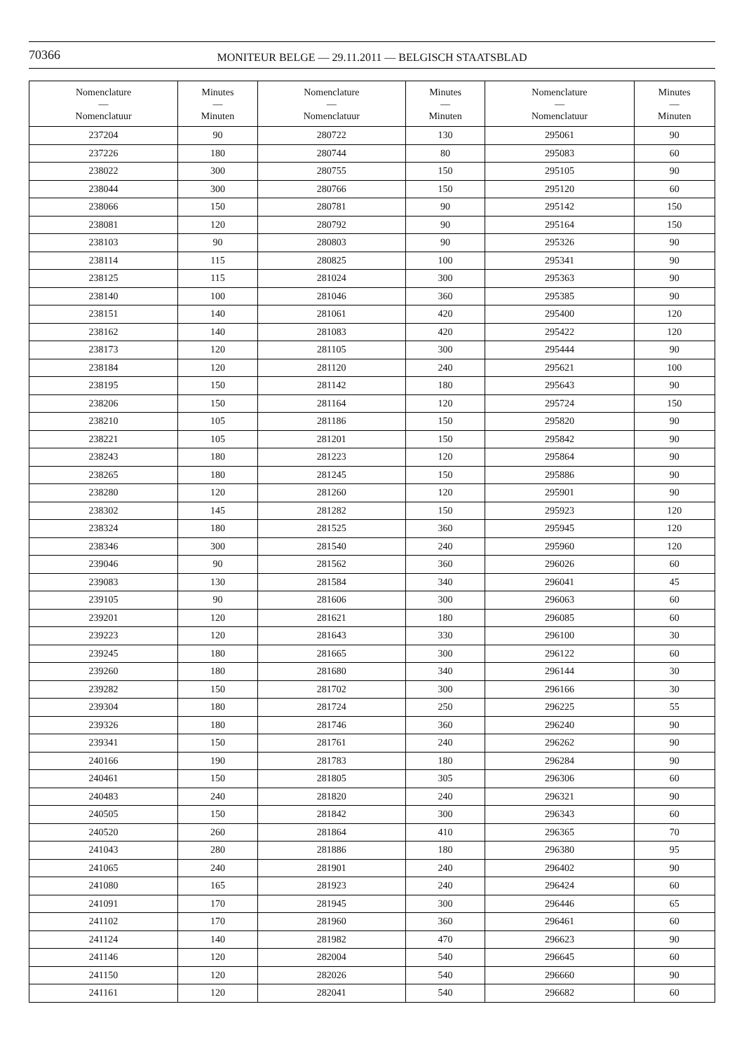70366
MONITEUR BELGE — 29.11.2011 — BELGISCH STAATSBLAD
| Nomenclature — Nomenclatuur | Minutes — Minuten | Nomenclature — Nomenclatuur | Minutes — Minuten | Nomenclature — Nomenclatuur | Minutes — Minuten |
| --- | --- | --- | --- | --- | --- |
| 237204 | 90 | 280722 | 130 | 295061 | 90 |
| 237226 | 180 | 280744 | 80 | 295083 | 60 |
| 238022 | 300 | 280755 | 150 | 295105 | 90 |
| 238044 | 300 | 280766 | 150 | 295120 | 60 |
| 238066 | 150 | 280781 | 90 | 295142 | 150 |
| 238081 | 120 | 280792 | 90 | 295164 | 150 |
| 238103 | 90 | 280803 | 90 | 295326 | 90 |
| 238114 | 115 | 280825 | 100 | 295341 | 90 |
| 238125 | 115 | 281024 | 300 | 295363 | 90 |
| 238140 | 100 | 281046 | 360 | 295385 | 90 |
| 238151 | 140 | 281061 | 420 | 295400 | 120 |
| 238162 | 140 | 281083 | 420 | 295422 | 120 |
| 238173 | 120 | 281105 | 300 | 295444 | 90 |
| 238184 | 120 | 281120 | 240 | 295621 | 100 |
| 238195 | 150 | 281142 | 180 | 295643 | 90 |
| 238206 | 150 | 281164 | 120 | 295724 | 150 |
| 238210 | 105 | 281186 | 150 | 295820 | 90 |
| 238221 | 105 | 281201 | 150 | 295842 | 90 |
| 238243 | 180 | 281223 | 120 | 295864 | 90 |
| 238265 | 180 | 281245 | 150 | 295886 | 90 |
| 238280 | 120 | 281260 | 120 | 295901 | 90 |
| 238302 | 145 | 281282 | 150 | 295923 | 120 |
| 238324 | 180 | 281525 | 360 | 295945 | 120 |
| 238346 | 300 | 281540 | 240 | 295960 | 120 |
| 239046 | 90 | 281562 | 360 | 296026 | 60 |
| 239083 | 130 | 281584 | 340 | 296041 | 45 |
| 239105 | 90 | 281606 | 300 | 296063 | 60 |
| 239201 | 120 | 281621 | 180 | 296085 | 60 |
| 239223 | 120 | 281643 | 330 | 296100 | 30 |
| 239245 | 180 | 281665 | 300 | 296122 | 60 |
| 239260 | 180 | 281680 | 340 | 296144 | 30 |
| 239282 | 150 | 281702 | 300 | 296166 | 30 |
| 239304 | 180 | 281724 | 250 | 296225 | 55 |
| 239326 | 180 | 281746 | 360 | 296240 | 90 |
| 239341 | 150 | 281761 | 240 | 296262 | 90 |
| 240166 | 190 | 281783 | 180 | 296284 | 90 |
| 240461 | 150 | 281805 | 305 | 296306 | 60 |
| 240483 | 240 | 281820 | 240 | 296321 | 90 |
| 240505 | 150 | 281842 | 300 | 296343 | 60 |
| 240520 | 260 | 281864 | 410 | 296365 | 70 |
| 241043 | 280 | 281886 | 180 | 296380 | 95 |
| 241065 | 240 | 281901 | 240 | 296402 | 90 |
| 241080 | 165 | 281923 | 240 | 296424 | 60 |
| 241091 | 170 | 281945 | 300 | 296446 | 65 |
| 241102 | 170 | 281960 | 360 | 296461 | 60 |
| 241124 | 140 | 281982 | 470 | 296623 | 90 |
| 241146 | 120 | 282004 | 540 | 296645 | 60 |
| 241150 | 120 | 282026 | 540 | 296660 | 90 |
| 241161 | 120 | 282041 | 540 | 296682 | 60 |